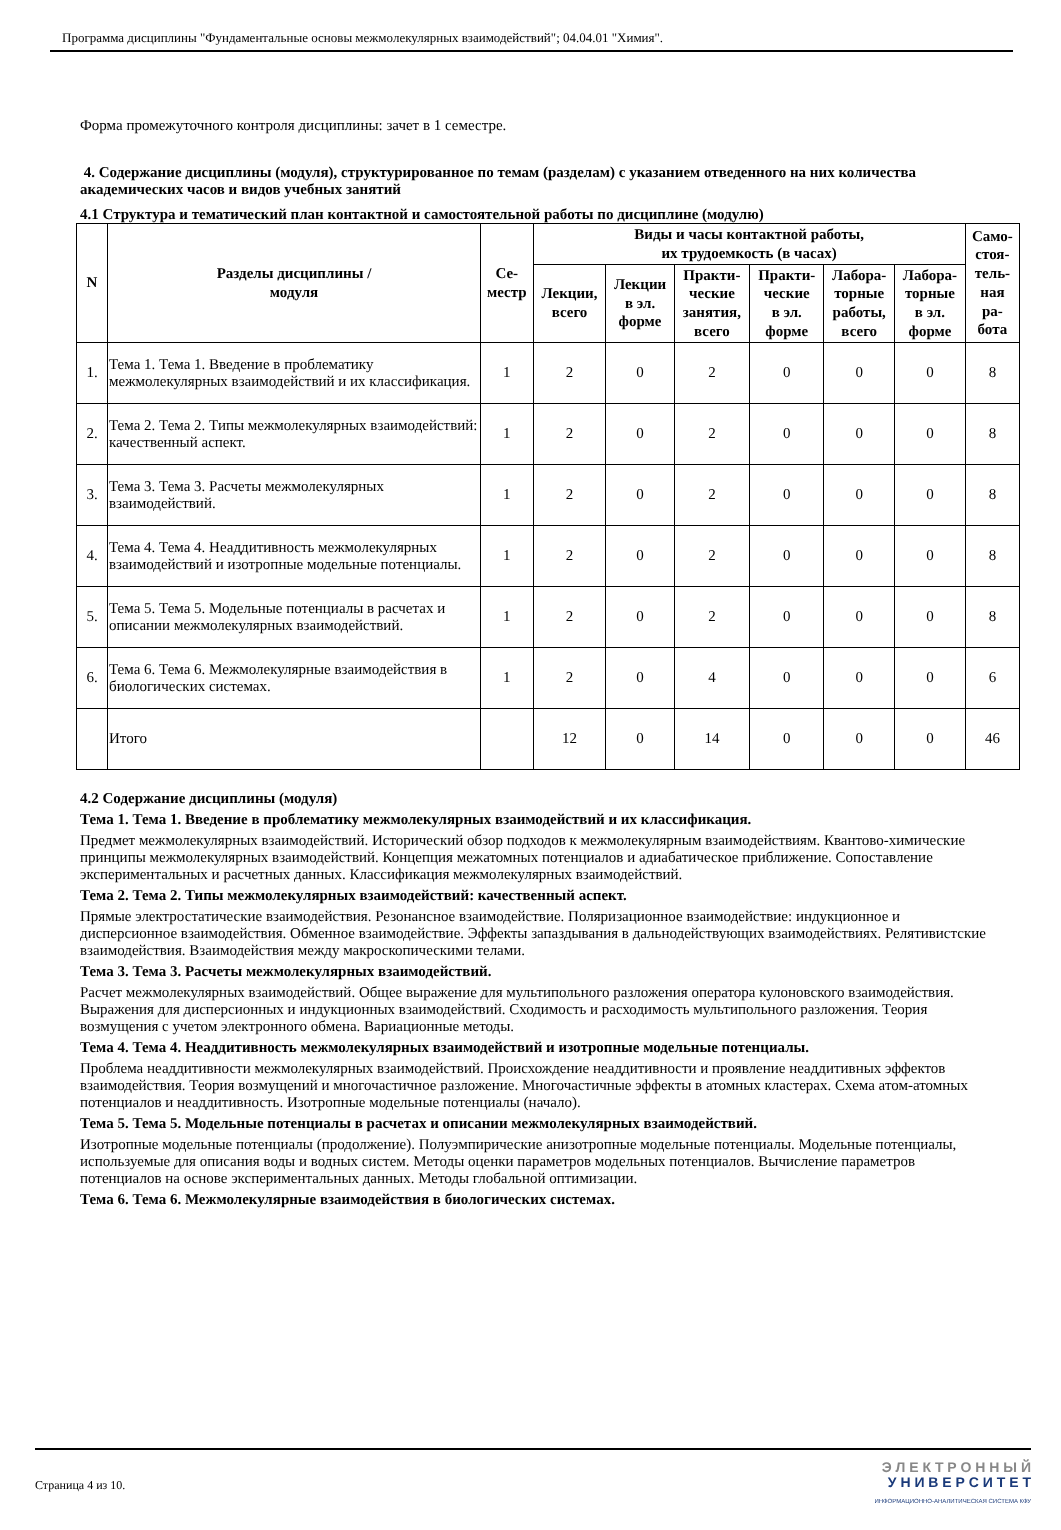Программа дисциплины "Фундаментальные основы межмолекулярных взаимодействий"; 04.04.01 "Химия".
Форма промежуточного контроля дисциплины: зачет в 1 семестре.
4. Содержание дисциплины (модуля), структурированное по темам (разделам) с указанием отведенного на них количества академических часов и видов учебных занятий
4.1 Структура и тематический план контактной и самостоятельной работы по дисциплине (модулю)
| N | Разделы дисциплины / модуля | Се- местр | Виды и часы контактной работы, их трудоемкость (в часах) | | | | | | Само- стоя- тель- ная ра- бота |
| --- | --- | --- | --- | --- | --- | --- | --- | --- | --- |
| | | | Лекции, всего | Лекции в эл. форме | Практи- ческие занятия, всего | Практи- ческие в эл. форме | Лабора- торные работы, всего | Лабора- торные в эл. форме | |
| 1. | Тема 1. Тема 1. Введение в проблематику межмолекулярных взаимодействий и их классификация. | 1 | 2 | 0 | 2 | 0 | 0 | 0 | 8 |
| 2. | Тема 2. Тема 2. Типы межмолекулярных взаимодействий: качественный аспект. | 1 | 2 | 0 | 2 | 0 | 0 | 0 | 8 |
| 3. | Тема 3. Тема 3. Расчеты межмолекулярных взаимодействий. | 1 | 2 | 0 | 2 | 0 | 0 | 0 | 8 |
| 4. | Тема 4. Тема 4. Неаддитивность межмолекулярных взаимодействий и изотропные модельные потенциалы. | 1 | 2 | 0 | 2 | 0 | 0 | 0 | 8 |
| 5. | Тема 5. Тема 5. Модельные потенциалы в расчетах и описании межмолекулярных взаимодействий. | 1 | 2 | 0 | 2 | 0 | 0 | 0 | 8 |
| 6. | Тема 6. Тема 6. Межмолекулярные взаимодействия в биологических системах. | 1 | 2 | 0 | 4 | 0 | 0 | 0 | 6 |
| | Итого | | 12 | 0 | 14 | 0 | 0 | 0 | 46 |
4.2 Содержание дисциплины (модуля)
Тема 1. Тема 1. Введение в проблематику межмолекулярных взаимодействий и их классификация.
Предмет межмолекулярных взаимодействий. Исторический обзор подходов к межмолекулярным взаимодействиям. Квантово-химические принципы межмолекулярных взаимодействий. Концепция межатомных потенциалов и адиабатическое приближение. Сопоставление экспериментальных и расчетных данных. Классификация межмолекулярных взаимодействий.
Тема 2. Тема 2. Типы межмолекулярных взаимодействий: качественный аспект.
Прямые электростатические взаимодействия. Резонансное взаимодействие. Поляризационное взаимодействие: индукционное и дисперсионное взаимодействия. Обменное взаимодействие. Эффекты запаздывания в дальнодействующих взаимодействиях. Релятивистские взаимодействия. Взаимодействия между макроскопическими телами.
Тема 3. Тема 3. Расчеты межмолекулярных взаимодействий.
Расчет межмолекулярных взаимодействий. Общее выражение для мультипольного разложения оператора кулоновского взаимодействия. Выражения для дисперсионных и индукционных взаимодействий. Сходимость и расходимость мультипольного разложения. Теория возмущения с учетом электронного обмена. Вариационные методы.
Тема 4. Тема 4. Неаддитивность межмолекулярных взаимодействий и изотропные модельные потенциалы.
Проблема неаддитивности межмолекулярных взаимодействий. Происхождение неаддитивности и проявление неаддитивных эффектов взаимодействия. Теория возмущений и многочастичное разложение. Многочастичные эффекты в атомных кластерах. Схема атом-атомных потенциалов и неаддитивность. Изотропные модельные потенциалы (начало).
Тема 5. Тема 5. Модельные потенциалы в расчетах и описании межмолекулярных взаимодействий.
Изотропные модельные потенциалы (продолжение). Полуэмпирические анизотропные модельные потенциалы. Модельные потенциалы, используемые для описания воды и водных систем. Методы оценки параметров модельных потенциалов. Вычисление параметров потенциалов на основе экспериментальных данных. Методы глобальной оптимизации.
Тема 6. Тема 6. Межмолекулярные взаимодействия в биологических системах.
Страница 4 из 10.
Э Л Е К Т Р О Н Н Ы Й
У Н И В Е Р С И Т Е Т
ИНФОРМАЦИОННО-АНАЛИТИЧЕСКАЯ СИСТЕМА КФУ